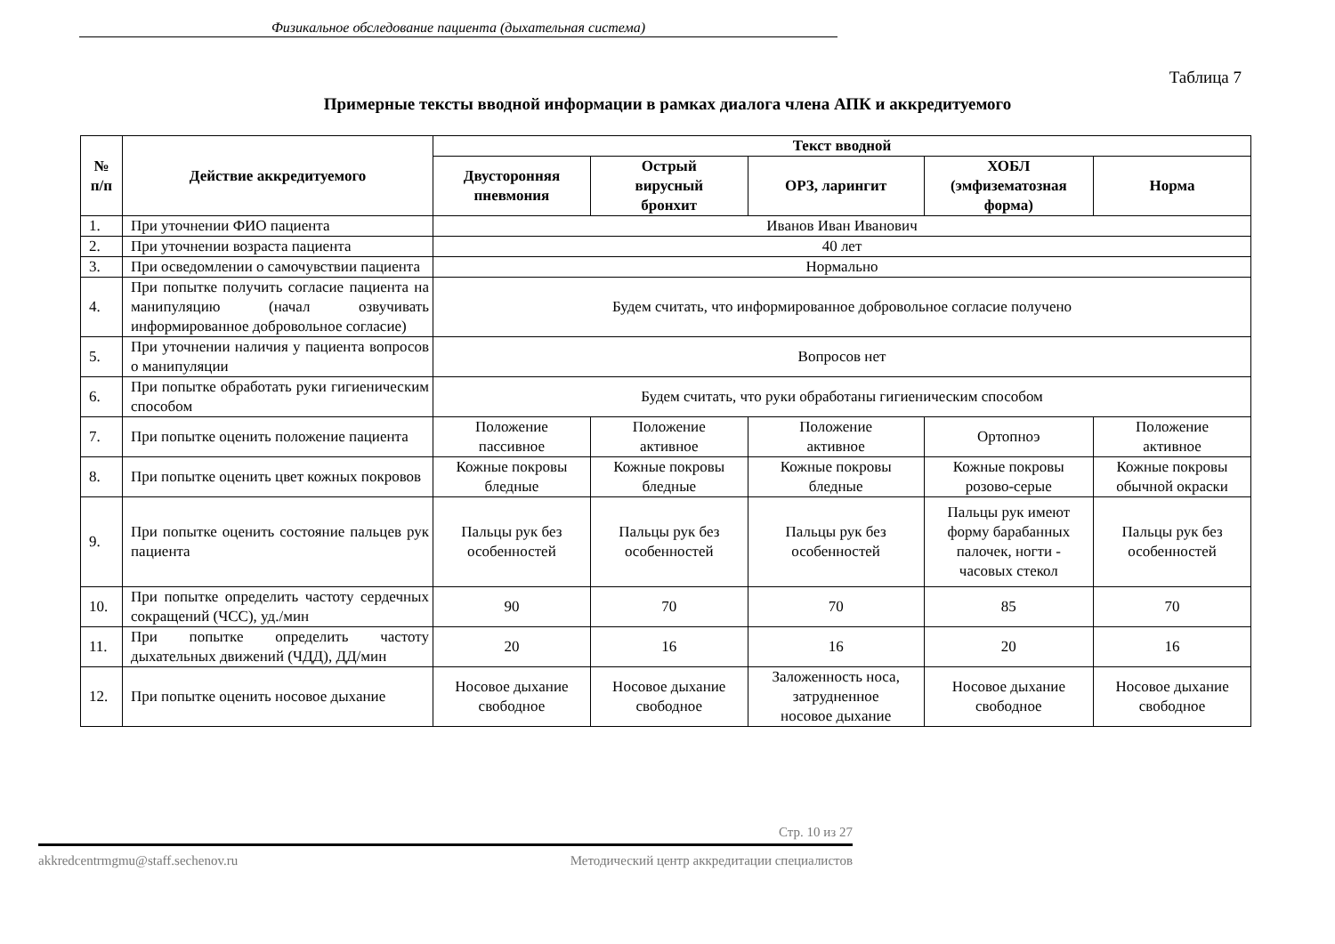Физикальное обследование пациента (дыхательная система)
Таблица 7
Примерные тексты вводной информации в рамках диалога члена АПК и аккредитуемого
| № п/п | Действие аккредитуемого | Текст вводной | | | | |
| --- | --- | --- | --- | --- | --- | --- |
| | | Двусторонняя пневмония | Острый вирусный бронхит | ОРЗ, ларингит | ХОБЛ (эмфизематозная форма) | Норма |
| 1. | При уточнении ФИО пациента | Иванов Иван Иванович | | | | |
| 2. | При уточнении возраста пациента | 40 лет | | | | |
| 3. | При осведомлении о самочувствии пациента | Нормально | | | | |
| 4. | При попытке получить согласие пациента на манипуляцию (начал озвучивать информированное добровольное согласие) | Будем считать, что информированное добровольное согласие получено | | | | |
| 5. | При уточнении наличия у пациента вопросов о манипуляции | Вопросов нет | | | | |
| 6. | При попытке обработать руки гигиеническим способом | Будем считать, что руки обработаны гигиеническим способом | | | | |
| 7. | При попытке оценить положение пациента | Положение пассивное | Положение активное | Положение активное | Ортопноэ | Положение активное |
| 8. | При попытке оценить цвет кожных покровов | Кожные покровы бледные | Кожные покровы бледные | Кожные покровы бледные | Кожные покровы розово-серые | Кожные покровы обычной окраски |
| 9. | При попытке оценить состояние пальцев рук пациента | Пальцы рук без особенностей | Пальцы рук без особенностей | Пальцы рук без особенностей | Пальцы рук имеют форму барабанных палочек, ногти - часовых стекол | Пальцы рук без особенностей |
| 10. | При попытке определить частоту сердечных сокращений (ЧСС), уд./мин | 90 | 70 | 70 | 85 | 70 |
| 11. | При попытке определить частоту дыхательных движений (ЧДД), ДД/мин | 20 | 16 | 16 | 20 | 16 |
| 12. | При попытке оценить носовое дыхание | Носовое дыхание свободное | Носовое дыхание свободное | Заложенность носа, затрудненное носовое дыхание | Носовое дыхание свободное | Носовое дыхание свободное |
Стр. 10 из 27
akkredcentrmgmu@staff.sechenov.ru Методический центр аккредитации специалистов